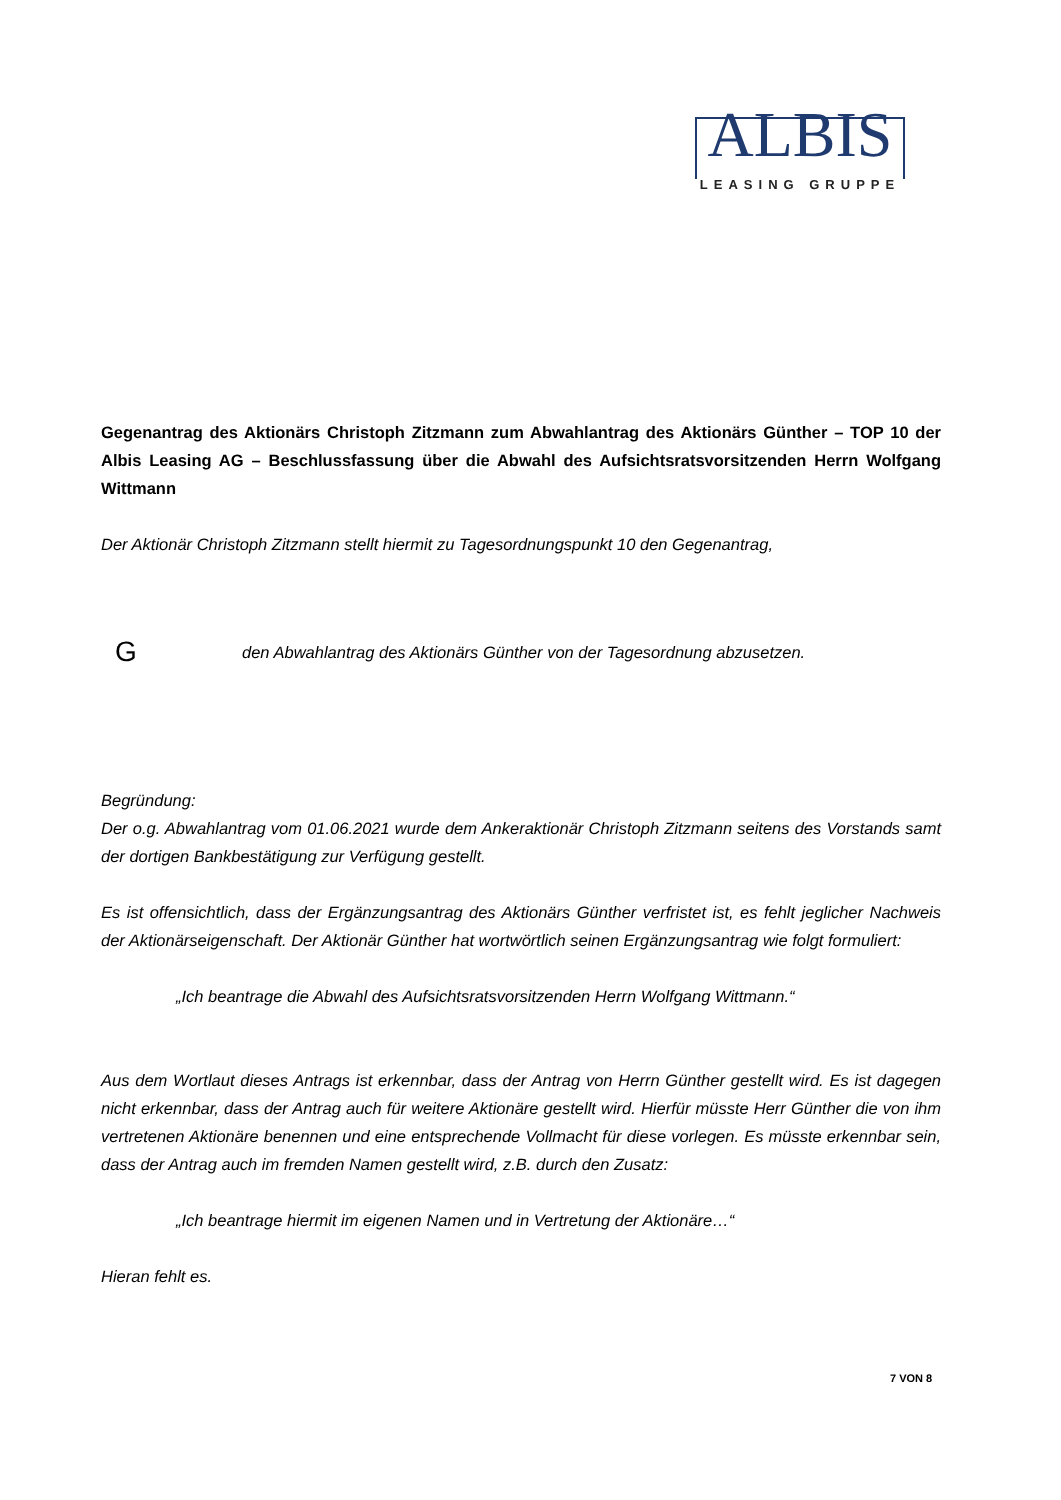ALBIS
LEASING GRUPPE
Gegenantrag des Aktionärs Christoph Zitzmann zum Abwahlantrag des Aktionärs Günther – TOP 10 der Albis Leasing AG – Beschlussfassung über die Abwahl des Aufsichtsratsvorsitzenden Herrn Wolfgang Wittmann
Der Aktionär Christoph Zitzmann stellt hiermit zu Tagesordnungspunkt 10 den Gegenantrag,
Gden Abwahlantrag des Aktionärs Günther von der Tagesordnung abzusetzen.
Begründung:
Der o.g. Abwahlantrag vom 01.06.2021 wurde dem Ankeraktionär Christoph Zitzmann seitens des Vorstands samt der dortigen Bankbestätigung zur Verfügung gestellt.
Es ist offensichtlich, dass der Ergänzungsantrag des Aktionärs Günther verfristet ist, es fehlt jeglicher Nachweis der Aktionärseigenschaft. Der Aktionär Günther hat wortwörtlich seinen Ergänzungsantrag wie folgt formuliert:
„Ich beantrage die Abwahl des Aufsichtsratsvorsitzenden Herrn Wolfgang Wittmann.“
Aus dem Wortlaut dieses Antrags ist erkennbar, dass der Antrag von Herrn Günther gestellt wird. Es ist dagegen nicht erkennbar, dass der Antrag auch für weitere Aktionäre gestellt wird. Hierfür müsste Herr Günther die von ihm vertretenen Aktionäre benennen und eine entsprechende Vollmacht für diese vorlegen. Es müsste erkennbar sein, dass der Antrag auch im fremden Namen gestellt wird, z.B. durch den Zusatz:
„Ich beantrage hiermit im eigenen Namen und in Vertretung der Aktionäre…“
Hieran fehlt es.
7 VON 8